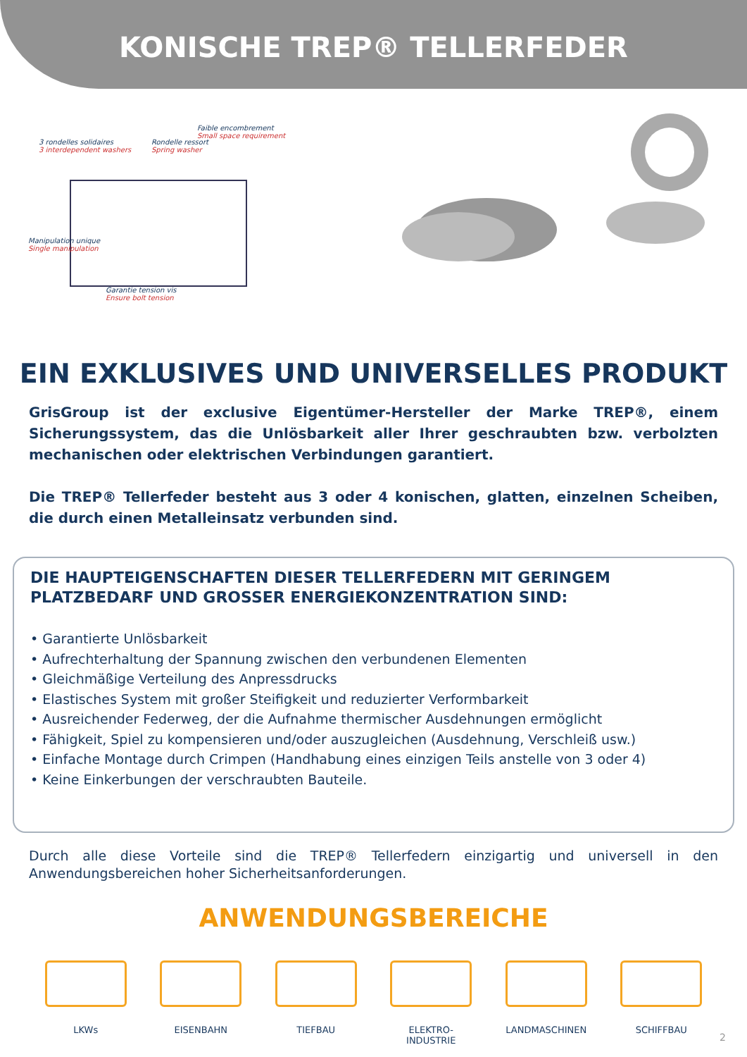KONISCHE TREP® TELLERFEDER
3 rondelles solidaires
3 interdependent washers
Rondelle ressort
Spring washer
Faible encombrement
Small space requirement
Manipulation unique
Single manipulation
Garantie tension vis
Ensure bolt tension
EIN EXKLUSIVES UND UNIVERSELLES PRODUKT
GrisGroup ist der exclusive Eigentümer-Hersteller der Marke TREP®, einem Sicherungssystem, das die Unlösbarkeit aller Ihrer geschraubten bzw. verbolzten mechanischen oder elektrischen Verbindungen garantiert.
Die TREP® Tellerfeder besteht aus 3 oder 4 konischen, glatten, einzelnen Scheiben, die durch einen Metalleinsatz verbunden sind.
DIE HAUPTEIGENSCHAFTEN DIESER TELLERFEDERN MIT GERINGEM PLATZBEDARF UND GROSSER ENERGIEKONZENTRATION SIND:
• Garantierte Unlösbarkeit
• Aufrechterhaltung der Spannung zwischen den verbundenen Elementen
• Gleichmäßige Verteilung des Anpressdrucks
• Elastisches System mit großer Steifigkeit und reduzierter Verformbarkeit
• Ausreichender Federweg, der die Aufnahme thermischer Ausdehnungen ermöglicht
• Fähigkeit, Spiel zu kompensieren und/oder auszugleichen (Ausdehnung, Verschleiß usw.)
• Einfache Montage durch Crimpen (Handhabung eines einzigen Teils anstelle von 3 oder 4)
• Keine Einkerbungen der verschraubten Bauteile.
Durch alle diese Vorteile sind die TREP® Tellerfedern einzigartig und universell in den Anwendungsbereichen hoher Sicherheitsanforderungen.
ANWENDUNGSBEREICHE
LKWs EISENBAHN TIEFBAU ELEKTRO-
INDUSTRIE
LANDMASCHINEN SCHIFFBAU
2